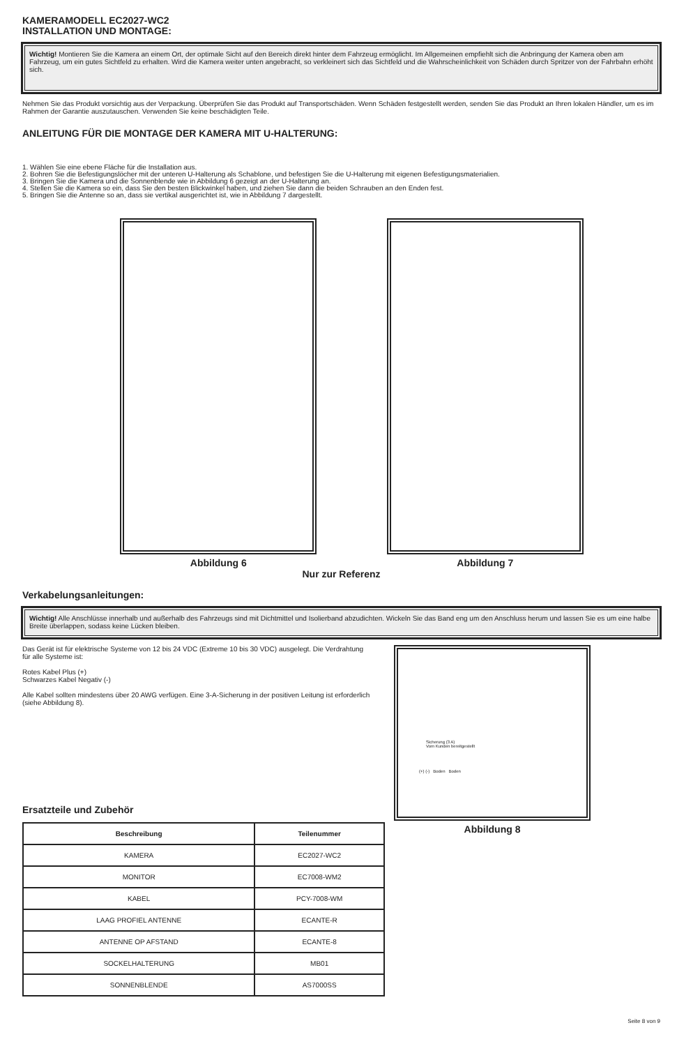KAMERAMODELL EC2027-WC2
INSTALLATION UND MONTAGE:
Wichtig! Montieren Sie die Kamera an einem Ort, der optimale Sicht auf den Bereich direkt hinter dem Fahrzeug ermöglicht. Im Allgemeinen empfiehlt sich die Anbringung der Kamera oben am Fahrzeug, um ein gutes Sichtfeld zu erhalten. Wird die Kamera weiter unten angebracht, so verkleinert sich das Sichtfeld und die Wahrscheinlichkeit von Schäden durch Spritzer von der Fahrbahn erhöht sich.
Nehmen Sie das Produkt vorsichtig aus der Verpackung. Überprüfen Sie das Produkt auf Transportschäden. Wenn Schäden festgestellt werden, senden Sie das Produkt an Ihren lokalen Händler, um es im Rahmen der Garantie auszutauschen. Verwenden Sie keine beschädigten Teile.
ANLEITUNG FÜR DIE MONTAGE DER KAMERA MIT U-HALTERUNG:
1. Wählen Sie eine ebene Fläche für die Installation aus.
2. Bohren Sie die Befestigungslöcher mit der unteren U-Halterung als Schablone, und befestigen Sie die U-Halterung mit eigenen Befestigungsmaterialien.
3. Bringen Sie die Kamera und die Sonnenblende wie in Abbildung 6 gezeigt an der U-Halterung an.
4. Stellen Sie die Kamera so ein, dass Sie den besten Blickwinkel haben, und ziehen Sie dann die beiden Schrauben an den Enden fest.
5. Bringen Sie die Antenne so an, dass sie vertikal ausgerichtet ist, wie in Abbildung 7 dargestellt.
Abbildung 6 Abbildung 7
Nur zur Referenz
Verkabelungsanleitungen:
Wichtig! Alle Anschlüsse innerhalb und außerhalb des Fahrzeugs sind mit Dichtmittel und Isolierband abzudichten. Wickeln Sie das Band eng um den Anschluss herum und lassen Sie es um eine halbe Breite überlappen, sodass keine Lücken bleiben.
Das Gerät ist für elektrische Systeme von 12 bis 24 VDC (Extreme 10 bis 30 VDC) ausgelegt. Die Verdrahtung für alle Systeme ist:
Rotes Kabel Plus (+)
Schwarzes Kabel Negativ (-)
Alle Kabel sollten mindestens über 20 AWG verfügen. Eine 3-A-Sicherung in der positiven Leitung ist erforderlich (siehe Abbildung 8).
Ersatzteile und Zubehör
| Beschreibung | Teilenummer |
| --- | --- |
| KAMERA | EC2027-WC2 |
| MONITOR | EC7008-WM2 |
| KABEL | PCY-7008-WM |
| LAAG PROFIEL ANTENNE | ECANTE-R |
| ANTENNE OP AFSTAND | ECANTE-8 |
| SOCKELHALTERUNG | MB01 |
| SONNENBLENDE | AS7000SS |
Sicherung (3 A)
Vom Kunden bereitgestellt
(+) (-) Boden Boden
Abbildung 8
Seite 8 von 9